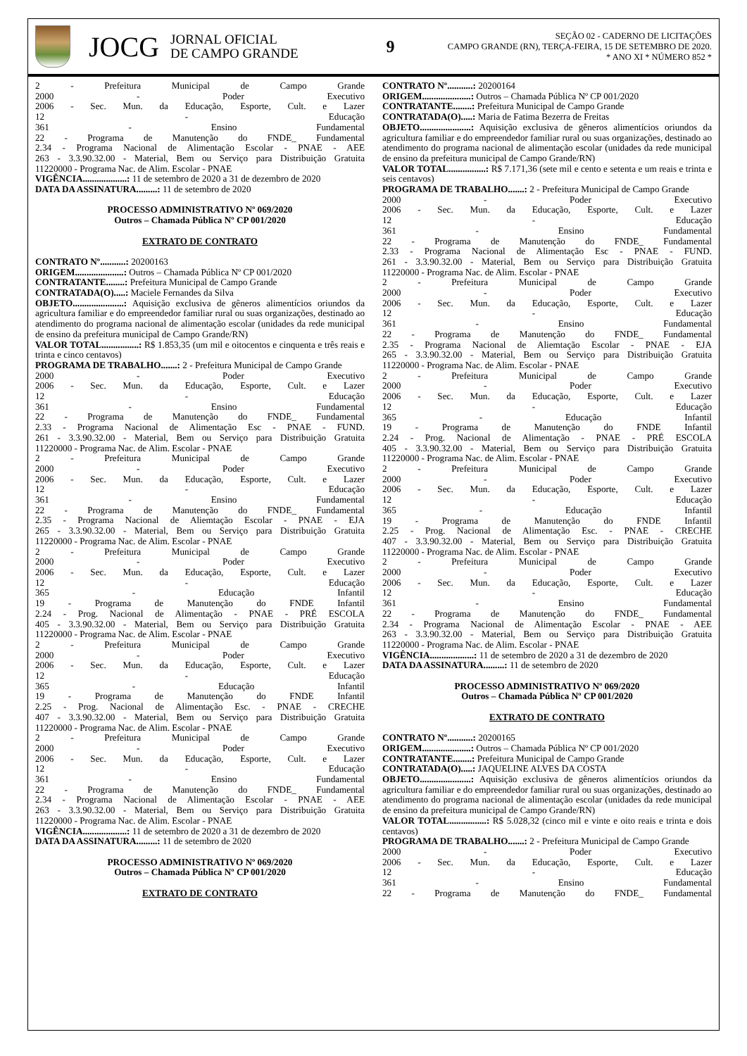JOCG
JORNAL OFICIAL
DE CAMPO GRANDE
9
SEÇÃO 02 - CADERNO DE LICITAÇÕES
CAMPO GRANDE (RN), TERÇA-FEIRA, 15 DE SETEMBRO DE 2020.
* ANO XI * NÚMERO 852 *
2 - Prefeitura Municipal de Campo Grande
2000 - Poder Executivo
2006 - Sec. Mun. da Educação, Esporte, Cult. e Lazer
12 - Educação
361 - Ensino Fundamental
22 - Programa de Manutenção do FNDE_ Fundamental
2.34 - Programa Nacional de Alimentação Escolar - PNAE - AEE
263 - 3.3.90.32.00 - Material, Bem ou Serviço para Distribuição Gratuita
11220000 - Programa Nac. de Alim. Escolar - PNAE
VIGÊNCIA...................: 11 de setembro de 2020 a 31 de dezembro de 2020
DATA DA ASSINATURA.........: 11 de setembro de 2020
PROCESSO ADMINISTRATIVO Nº 069/2020
Outros – Chamada Pública Nº CP 001/2020
EXTRATO DE CONTRATO
CONTRATO Nº...........: 20200163
ORIGEM.....................: Outros – Chamada Pública Nº CP 001/2020
CONTRATANTE........: Prefeitura Municipal de Campo Grande
CONTRATADA(O).....: Maciele Fernandes da Silva
OBJETO......................: Aquisição exclusiva de gêneros alimentícios oriundos da agricultura familiar e do empreendedor familiar rural ou suas organizações, destinado ao atendimento do programa nacional de alimentação escolar (unidades da rede municipal de ensino da prefeitura municipal de Campo Grande/RN)
VALOR TOTAL................: R$ 1.853,35 (um mil e oitocentos e cinquenta e três reais e trinta e cinco centavos)
PROGRAMA DE TRABALHO.......: 2 - Prefeitura Municipal de Campo Grande
2000 - Poder Executivo
2006 - Sec. Mun. da Educação, Esporte, Cult. e Lazer
12 - Educação
361 - Ensino Fundamental
22 - Programa de Manutenção do FNDE_ Fundamental
2.33 - Programa Nacional de Alimentação Esc - PNAE - FUND.
261 - 3.3.90.32.00 - Material, Bem ou Serviço para Distribuição Gratuita
11220000 - Programa Nac. de Alim. Escolar - PNAE
2 - Prefeitura Municipal de Campo Grande
2000 - Poder Executivo
2006 - Sec. Mun. da Educação, Esporte, Cult. e Lazer
12 - Educação
361 - Ensino Fundamental
22 - Programa de Manutenção do FNDE_ Fundamental
2.35 - Programa Nacional de Aliemtação Escolar - PNAE - EJA
265 - 3.3.90.32.00 - Material, Bem ou Serviço para Distribuição Gratuita
11220000 - Programa Nac. de Alim. Escolar - PNAE
2 - Prefeitura Municipal de Campo Grande
2000 - Poder Executivo
2006 - Sec. Mun. da Educação, Esporte, Cult. e Lazer
12 - Educação
365 - Educação Infantil
19 - Programa de Manutenção do FNDE Infantil
2.24 - Prog. Nacional de Alimentação - PNAE - PRÉ ESCOLA
405 - 3.3.90.32.00 - Material, Bem ou Serviço para Distribuição Gratuita
11220000 - Programa Nac. de Alim. Escolar - PNAE
2 - Prefeitura Municipal de Campo Grande
2000 - Poder Executivo
2006 - Sec. Mun. da Educação, Esporte, Cult. e Lazer
12 - Educação
365 - Educação Infantil
19 - Programa de Manutenção do FNDE Infantil
2.25 - Prog. Nacional de Alimentação Esc. - PNAE - CRECHE
407 - 3.3.90.32.00 - Material, Bem ou Serviço para Distribuição Gratuita
11220000 - Programa Nac. de Alim. Escolar - PNAE
2 - Prefeitura Municipal de Campo Grande
2000 - Poder Executivo
2006 - Sec. Mun. da Educação, Esporte, Cult. e Lazer
12 - Educação
361 - Ensino Fundamental
22 - Programa de Manutenção do FNDE_ Fundamental
2.34 - Programa Nacional de Alimentação Escolar - PNAE - AEE
263 - 3.3.90.32.00 - Material, Bem ou Serviço para Distribuição Gratuita
11220000 - Programa Nac. de Alim. Escolar - PNAE
VIGÊNCIA...................: 11 de setembro de 2020 a 31 de dezembro de 2020
DATA DA ASSINATURA.........: 11 de setembro de 2020
PROCESSO ADMINISTRATIVO Nº 069/2020
Outros – Chamada Pública Nº CP 001/2020
EXTRATO DE CONTRATO
CONTRATO Nº...........: 20200164
ORIGEM.....................: Outros – Chamada Pública Nº CP 001/2020
CONTRATANTE........: Prefeitura Municipal de Campo Grande
CONTRATADA(O).....: Maria de Fatima Bezerra de Freitas
OBJETO......................: Aquisição exclusiva de gêneros alimentícios oriundos da agricultura familiar e do empreendedor familiar rural ou suas organizações, destinado ao atendimento do programa nacional de alimentação escolar (unidades da rede municipal de ensino da prefeitura municipal de Campo Grande/RN)
VALOR TOTAL................: R$ 7.171,36 (sete mil e cento e setenta e um reais e trinta e seis centavos)
PROGRAMA DE TRABALHO.......: 2 - Prefeitura Municipal de Campo Grande
2000 - Poder Executivo
2006 - Sec. Mun. da Educação, Esporte, Cult. e Lazer
12 - Educação
361 - Ensino Fundamental
22 - Programa de Manutenção do FNDE_ Fundamental
2.33 - Programa Nacional de Alimentação Esc - PNAE - FUND.
261 - 3.3.90.32.00 - Material, Bem ou Serviço para Distribuição Gratuita
11220000 - Programa Nac. de Alim. Escolar - PNAE
2 - Prefeitura Municipal de Campo Grande
2000 - Poder Executivo
2006 - Sec. Mun. da Educação, Esporte, Cult. e Lazer
12 - Educação
361 - Ensino Fundamental
22 - Programa de Manutenção do FNDE_ Fundamental
2.35 - Programa Nacional de Aliemtação Escolar - PNAE - EJA
265 - 3.3.90.32.00 - Material, Bem ou Serviço para Distribuição Gratuita
11220000 - Programa Nac. de Alim. Escolar - PNAE
2 - Prefeitura Municipal de Campo Grande
2000 - Poder Executivo
2006 - Sec. Mun. da Educação, Esporte, Cult. e Lazer
12 - Educação
365 - Educação Infantil
19 - Programa de Manutenção do FNDE Infantil
2.24 - Prog. Nacional de Alimentação - PNAE - PRÉ ESCOLA
405 - 3.3.90.32.00 - Material, Bem ou Serviço para Distribuição Gratuita
11220000 - Programa Nac. de Alim. Escolar - PNAE
2 - Prefeitura Municipal de Campo Grande
2000 - Poder Executivo
2006 - Sec. Mun. da Educação, Esporte, Cult. e Lazer
12 - Educação
365 - Educação Infantil
19 - Programa de Manutenção do FNDE Infantil
2.25 - Prog. Nacional de Alimentação Esc. - PNAE - CRECHE
407 - 3.3.90.32.00 - Material, Bem ou Serviço para Distribuição Gratuita
11220000 - Programa Nac. de Alim. Escolar - PNAE
2 - Prefeitura Municipal de Campo Grande
2000 - Poder Executivo
2006 - Sec. Mun. da Educação, Esporte, Cult. e Lazer
12 - Educação
361 - Ensino Fundamental
22 - Programa de Manutenção do FNDE_ Fundamental
2.34 - Programa Nacional de Alimentação Escolar - PNAE - AEE
263 - 3.3.90.32.00 - Material, Bem ou Serviço para Distribuição Gratuita
11220000 - Programa Nac. de Alim. Escolar - PNAE
VIGÊNCIA...................: 11 de setembro de 2020 a 31 de dezembro de 2020
DATA DA ASSINATURA.........: 11 de setembro de 2020
PROCESSO ADMINISTRATIVO Nº 069/2020
Outros – Chamada Pública Nº CP 001/2020
EXTRATO DE CONTRATO
CONTRATO Nº...........: 20200165
ORIGEM.....................: Outros – Chamada Pública Nº CP 001/2020
CONTRATANTE........: Prefeitura Municipal de Campo Grande
CONTRATADA(O).....: JAQUELINE ALVES DA COSTA
OBJETO......................: Aquisição exclusiva de gêneros alimentícios oriundos da agricultura familiar e do empreendedor familiar rural ou suas organizações, destinado ao atendimento do programa nacional de alimentação escolar (unidades da rede municipal de ensino da prefeitura municipal de Campo Grande/RN)
VALOR TOTAL................: R$ 5.028,32 (cinco mil e vinte e oito reais e trinta e dois centavos)
PROGRAMA DE TRABALHO.......: 2 - Prefeitura Municipal de Campo Grande
2000 - Poder Executivo
2006 - Sec. Mun. da Educação, Esporte, Cult. e Lazer
12 - Educação
361 - Ensino Fundamental
22 - Programa de Manutenção do FNDE_ Fundamental